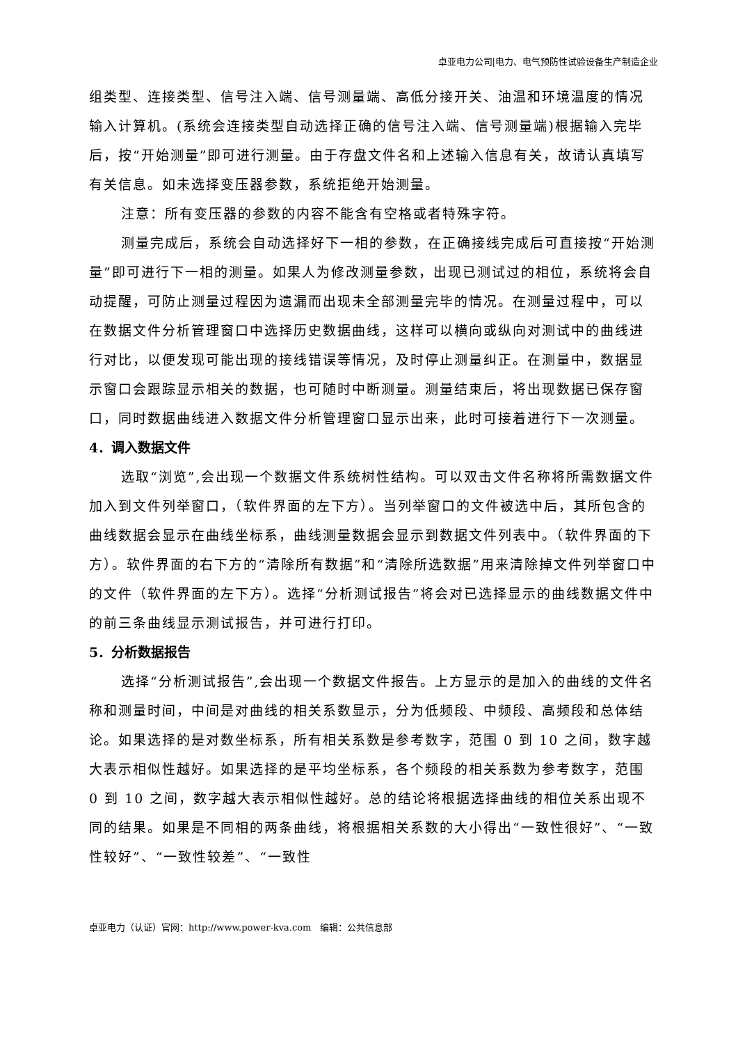卓亚电力公司|电力、电气预防性试验设备生产制造企业
组类型、连接类型、信号注入端、信号测量端、高低分接开关、油温和环境温度的情况输入计算机。(系统会连接类型自动选择正确的信号注入端、信号测量端)根据输入完毕后，按“开始测量”即可进行测量。由于存盘文件名和上述输入信息有关，故请认真填写有关信息。如未选择变压器参数，系统拒绝开始测量。
注意：所有变压器的参数的内容不能含有空格或者特殊字符。
测量完成后，系统会自动选择好下一相的参数，在正确接线完成后可直接按“开始测量”即可进行下一相的测量。如果人为修改测量参数，出现已测试过的相位，系统将会自动提醒，可防止测量过程因为遗漏而出现未全部测量完毕的情况。在测量过程中，可以在数据文件分析管理窗口中选择历史数据曲线，这样可以横向或纵向对测试中的曲线进行对比，以便发现可能出现的接线错误等情况，及时停止测量纠正。在测量中，数据显示窗口会跟踪显示相关的数据，也可随时中断测量。测量结束后，将出现数据已保存窗口，同时数据曲线进入数据文件分析管理窗口显示出来，此时可接着进行下一次测量。
4．调入数据文件
选取“浏览”,会出现一个数据文件系统树性结构。可以双击文件名称将所需数据文件加入到文件列举窗口，（软件界面的左下方）。当列举窗口的文件被选中后，其所包含的曲线数据会显示在曲线坐标系，曲线测量数据会显示到数据文件列表中。（软件界面的下方）。软件界面的右下方的“清除所有数据”和“清除所选数据”用来清除掉文件列举窗口中的文件（软件界面的左下方）。选择“分析测试报告”将会对已选择显示的曲线数据文件中的前三条曲线显示测试报告，并可进行打印。
5．分析数据报告
选择“分析测试报告”,会出现一个数据文件报告。上方显示的是加入的曲线的文件名称和测量时间，中间是对曲线的相关系数显示，分为低频段、中频段、高频段和总体结论。如果选择的是对数坐标系，所有相关系数是参考数字，范围 0 到 10 之间，数字越大表示相似性越好。如果选择的是平均坐标系，各个频段的相关系数为参考数字，范围 0 到 10 之间，数字越大表示相似性越好。总的结论将根据选择曲线的相位关系出现不同的结果。如果是不同相的两条曲线，将根据相关系数的大小得出“一致性很好”、“一致性较好”、“一致性较差”、“一致性
卓亚电力（认证）官网：http://www.power-kva.com　编辑：公共信息部